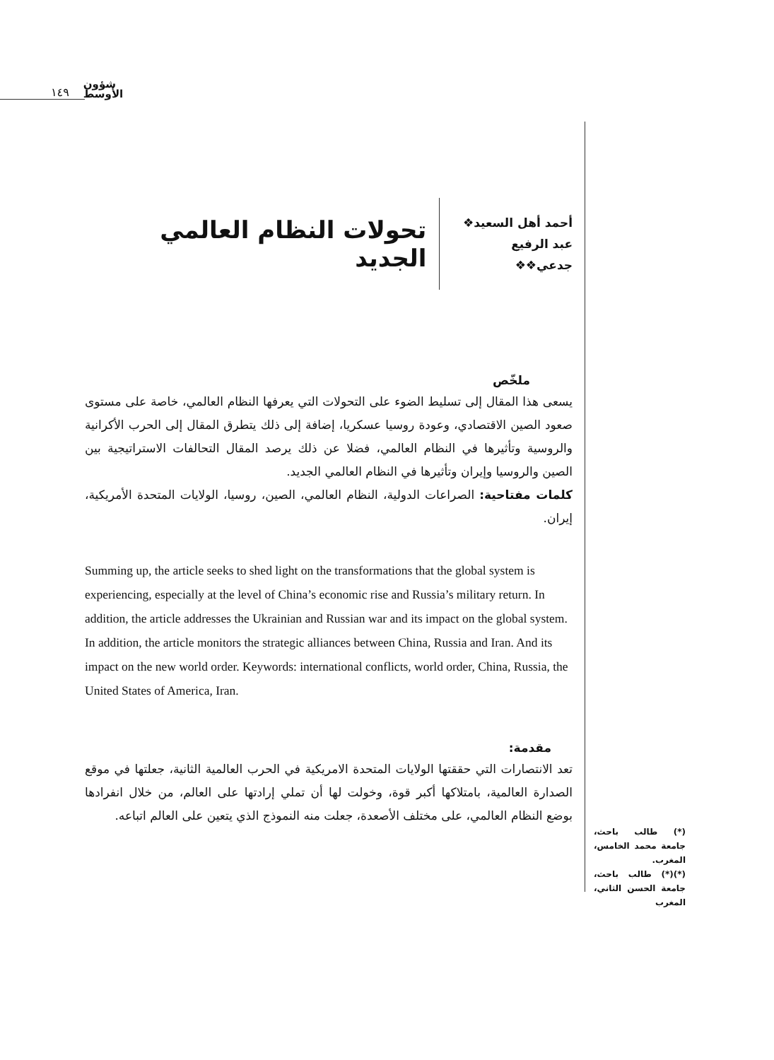١٤٩ شؤون
الأوسط
أحمد أهل السعيد❖
عبد الرفيع جدعي❖❖
تحولات النظام العالمي الجديد
ملخّص
يسعى هذا المقال إلى تسليط الضوء على التحولات التي يعرفها النظام العالمي، خاصة على مستوى صعود الصين الاقتصادي، وعودة روسيا عسكريا، إضافة إلى ذلك يتطرق المقال إلى الحرب الأكرانية والروسية وتأثيرها في النظام العالمي، فضلا عن ذلك يرصد المقال التحالفات الاستراتيجية بين الصين والروسيا وإيران وتأثيرها في النظام العالمي الجديد.
كلمات مفتاحية: الصراعات الدولية، النظام العالمي، الصين، روسيا، الولايات المتحدة الأمريكية، إيران.
Summing up, the article seeks to shed light on the transformations that the global system is experiencing, especially at the level of China’s economic rise and Russia’s military return. In addition, the article addresses the Ukrainian and Russian war and its impact on the global system. In addition, the article monitors the strategic alliances between China, Russia and Iran. And its impact on the new world order. Keywords: international conflicts, world order, China, Russia, the United States of America, Iran.
مقدمة:
تعد الانتصارات التي حققتها الولايات المتحدة الامريكية في الحرب العالمية الثانية، جعلتها في موقع الصدارة العالمية، بامتلاكها أكبر قوة، وخولت لها أن تملي إرادتها على العالم، من خلال انفرادها بوضع النظام العالمي، على مختلف الأصعدة، جعلت منه النموذج الذي يتعين على العالم اتباعه.
(*) طالب باحث، جامعة محمد الخامس، المغرب.
(*)(*) طالب باحث، جامعة الحسن الثاني، المغرب